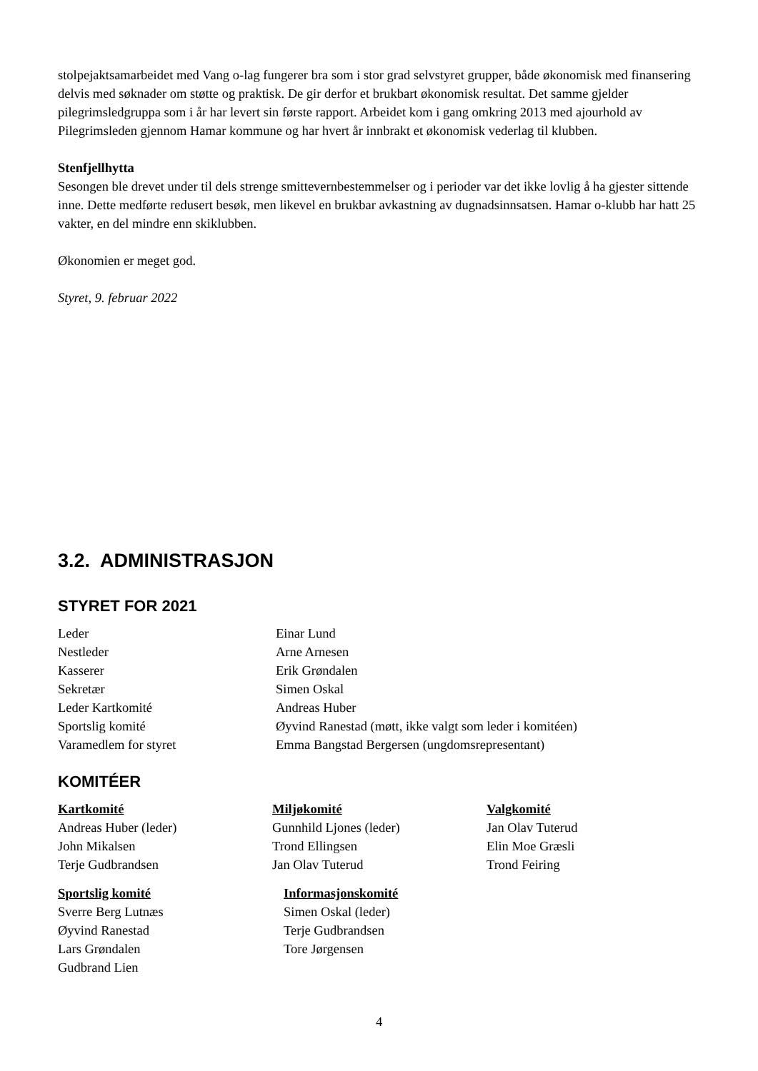stolpejaktsamarbeidet med Vang o-lag fungerer bra som i stor grad selvstyret grupper, både økonomisk med finansering delvis med søknader om støtte og praktisk. De gir derfor et brukbart økonomisk resultat. Det samme gjelder pilegrimsledgruppa som i år har levert sin første rapport. Arbeidet kom i gang omkring 2013 med ajourhold av Pilegrimsleden gjennom Hamar kommune og har hvert år innbrakt et økonomisk vederlag til klubben.
Stenfjellhytta
Sesongen ble drevet under til dels strenge smittevernbestemmelser og i perioder var det ikke lovlig å ha gjester sittende inne. Dette medførte redusert besøk, men likevel en brukbar avkastning av dugnadsinnsatsen. Hamar o-klubb har hatt 25 vakter, en del mindre enn skiklubben.
Økonomien er meget god.
Styret, 9. februar 2022
3.2. ADMINISTRASJON
STYRET FOR 2021
Leder Einar Lund
Nestleder Arne Arnesen
Kasserer Erik Grøndalen
Sekretær Simen Oskal
Leder Kartkomité Andreas Huber
Sportslig komité Øyvind Ranestad (møtt, ikke valgt som leder i komitéen)
Varamedlem for styret Emma Bangstad Bergersen (ungdomsrepresentant)
KOMITÉER
Kartkomité
Andreas Huber (leder)
John Mikalsen
Terje Gudbrandsen
Miljøkomité
Gunnhild Ljones (leder)
Trond Ellingsen
Jan Olav Tuterud
Valgkomité
Jan Olav Tuterud
Elin Moe Græsli
Trond Feiring
Sportslig komité
Sverre Berg Lutnæs
Øyvind Ranestad
Lars Grøndalen
Gudbrand Lien
Informasjonskomité
Simen Oskal (leder)
Terje Gudbrandsen
Tore Jørgensen
4